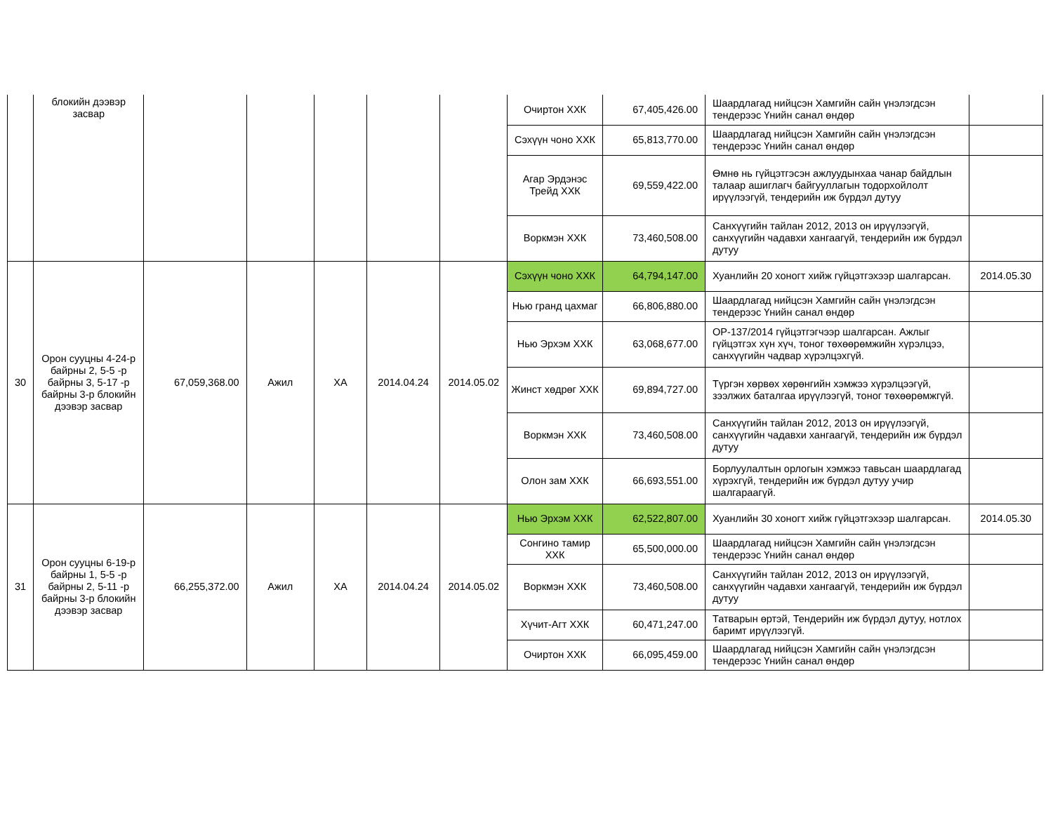| | блокийн дээвэр засвар | | | | | | Очиртон ХХК | 67,405,426.00 | Шаардлагад нийцсэн Хамгийн сайн үнэлэгдсэн тендерээс Үнийн санал өндөр | |
| | | | | | | | Сэхүүн чоно ХХК | 65,813,770.00 | Шаардлагад нийцсэн Хамгийн сайн үнэлэгдсэн тендерээс Үнийн санал өндөр | |
| | | | | | | | Агар Эрдэнэс Трейд ХХК | 69,559,422.00 | Өмнө нь гүйцэтгэсэн ажлуудынхаа чанар байдлын талаар ашиглагч байгууллагын тодорхойлолт ирүүлээгүй, тендерийн иж бүрдэл дутуу | |
| | | | | | | | Воркмэн ХХК | 73,460,508.00 | Санхүүгийн тайлан 2012, 2013 он ирүүлээгүй, санхүүгийн чадавхи хангаагүй, тендерийн иж бүрдэл дутуу | |
| 30 | Орон сууцны 4-24-р байрны 2, 5-5 -р байрны 3, 5-17 -р байрны 3-р блокийн дээвэр засвар | 67,059,368.00 | Ажил | ХА | 2014.04.24 | 2014.05.02 | Сэхүүн чоно ХХК | 64,794,147.00 | Хуанлийн 20 хоногт хийж гүйцэтгэхээр шалгарсан. | 2014.05.30 |
| | | | | | | | Нью гранд цахмаг | 66,806,880.00 | Шаардлагад нийцсэн Хамгийн сайн үнэлэгдсэн тендерээс Үнийн санал өндөр | |
| | | | | | | | Нью Эрхэм ХХК | 63,068,677.00 | ОР-137/2014 гүйцэтгэгчээр шалгарсан. Ажлыг гүйцэтгэх хүн хүч, тоног төхөөрөмжийн хүрэлцээ, санхүүгийн чадвар хүрэлцэхгүй. | |
| | | | | | | | Жинст хөдрөг ХХК | 69,894,727.00 | Түргэн хөрвөх хөрөнгийн хэмжээ хүрэлцээгүй, зээлжих баталгаа ирүүлээгүй, тоног төхөөрөмжгүй. | |
| | | | | | | | Воркмэн ХХК | 73,460,508.00 | Санхүүгийн тайлан 2012, 2013 он ирүүлээгүй, санхүүгийн чадавхи хангаагүй, тендерийн иж бүрдэл дутуу | |
| | | | | | | | Олон зам ХХК | 66,693,551.00 | Борлуулалтын орлогын хэмжээ тавьсан шаардлагад хүрэхгүй, тендерийн иж бүрдэл дутуу учир шалгараагүй. | |
| 31 | Орон сууцны 6-19-р байрны 1, 5-5 -р байрны 2, 5-11 -р байрны 3-р блокийн дээвэр засвар | 66,255,372.00 | Ажил | ХА | 2014.04.24 | 2014.05.02 | Нью Эрхэм ХХК | 62,522,807.00 | Хуанлийн 30 хоногт хийж гүйцэтгэхээр шалгарсан. | 2014.05.30 |
| | | | | | | | Сонгино тамир ХХК | 65,500,000.00 | Шаардлагад нийцсэн Хамгийн сайн үнэлэгдсэн тендерээс Үнийн санал өндөр | |
| | | | | | | | Воркмэн ХХК | 73,460,508.00 | Санхүүгийн тайлан 2012, 2013 он ирүүлээгүй, санхүүгийн чадавхи хангаагүй, тендерийн иж бүрдэл дутуу | |
| | | | | | | | Хүчит-Агт ХХК | 60,471,247.00 | Татварын өртэй, Тендерийн иж бүрдэл дутуу, нотлох баримт ирүүлээгүй. | |
| | | | | | | | Очиртон ХХК | 66,095,459.00 | Шаардлагад нийцсэн Хамгийн сайн үнэлэгдсэн тендерээс Үнийн санал өндөр | |